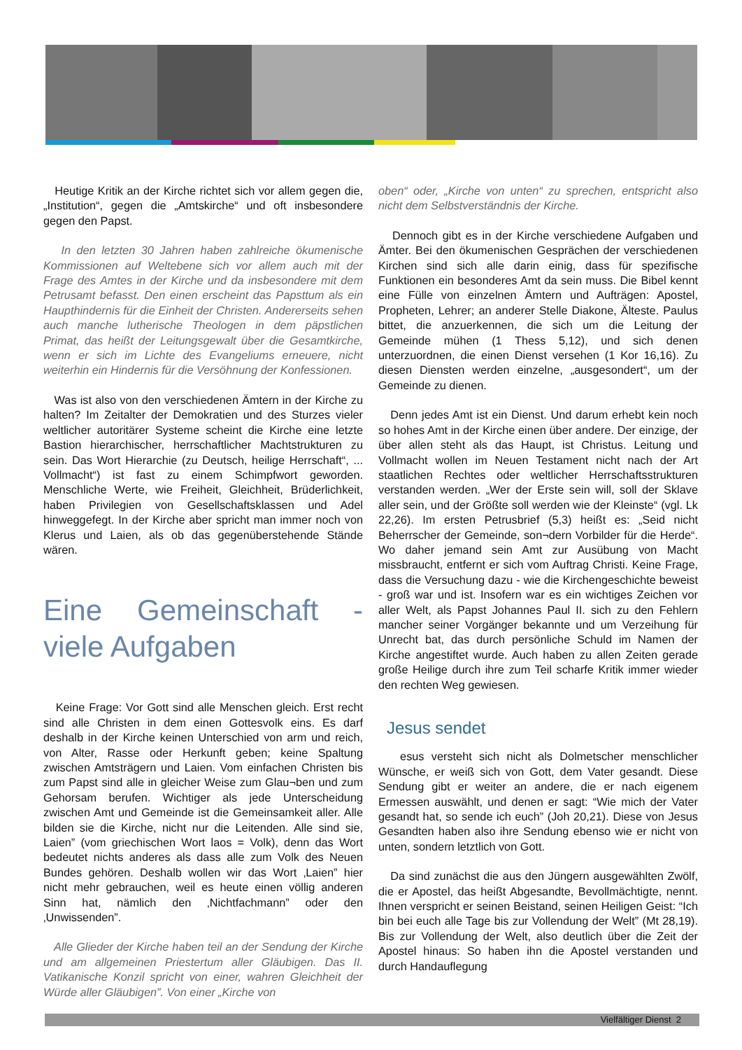Heutige Kritik an der Kirche richtet sich vor allem gegen die, „Institution“, gegen die „Amtskirche“ und oft insbesondere gegen den Papst.
In den letzten 30 Jahren haben zahlreiche ökumenische Kommissionen auf Weltebene sich vor allem auch mit der Frage des Amtes in der Kirche und da insbesondere mit dem Petrusamt befasst. Den einen erscheint das Papsttum als ein Haupthindernis für die Einheit der Christen. Andererseits sehen auch manche lutherische Theologen in dem päpstlichen Primat, das heißt der Leitungsgewalt über die Gesamtkirche, wenn er sich im Lichte des Evangeliums erneuere, nicht weiterhin ein Hindernis für die Versöhnung der Konfessionen.
Was ist also von den verschiedenen Ämtern in der Kirche zu halten? Im Zeitalter der Demokratien und des Sturzes vieler weltlicher autoritärer Systeme scheint die Kirche eine letzte Bastion hierarchischer, herrschaftlicher Machtstrukturen zu sein. Das Wort Hierarchie (zu Deutsch, heilige Herrschaft“, ... Vollmacht“) ist fast zu einem Schimpfwort geworden. Menschliche Werte, wie Freiheit, Gleichheit, Brüderlichkeit, haben Privilegien von Gesellschaftsklassen und Adel hinweggefegt. In der Kirche aber spricht man immer noch von Klerus und Laien, als ob das gegenüberstehende Stände wären.
Eine Gemeinschaft - viele Aufgaben
Keine Frage: Vor Gott sind alle Menschen gleich. Erst recht sind alle Christen in dem einen Gottesvolk eins. Es darf deshalb in der Kirche keinen Unterschied von arm und reich, von Alter, Rasse oder Herkunft geben; keine Spaltung zwischen Amtsträgern und Laien. Vom einfachen Christen bis zum Papst sind alle in gleicher Weise zum Glau¬ben und zum Gehorsam berufen. Wichtiger als jede Unterscheidung zwischen Amt und Gemeinde ist die Gemeinsamkeit aller. Alle bilden sie die Kirche, nicht nur die Leitenden. Alle sind sie, Laien” (vom griechischen Wort laos = Volk), denn das Wort bedeutet nichts anderes als dass alle zum Volk des Neuen Bundes gehören. Deshalb wollen wir das Wort ‚Laien” hier nicht mehr gebrauchen, weil es heute einen völlig anderen Sinn hat, nämlich den ‚Nichtfachmann” oder den ‚Unwissenden”.
Alle Glieder der Kirche haben teil an der Sendung der Kirche und am allgemeinen Priestertum aller Gläubigen. Das II. Vatikanische Konzil spricht von einer, wahren Gleichheit der Würde aller Gläubigen”. Von einer „Kirche von
oben“ oder, „Kirche von unten“ zu sprechen, entspricht also nicht dem Selbstverständnis der Kirche.
Dennoch gibt es in der Kirche verschiedene Aufgaben und Ämter. Bei den ökumenischen Gesprächen der verschiedenen Kirchen sind sich alle darin einig, dass für spezifische Funktionen ein besonderes Amt da sein muss. Die Bibel kennt eine Fülle von einzelnen Ämtern und Aufträgen: Apostel, Propheten, Lehrer; an anderer Stelle Diakone, Älteste. Paulus bittet, die anzuerkennen, die sich um die Leitung der Gemeinde mühen (1 Thess 5,12), und sich denen unterzuordnen, die einen Dienst versehen (1 Kor 16,16). Zu diesen Diensten werden einzelne, „ausgesondert“, um der Gemeinde zu dienen.
Denn jedes Amt ist ein Dienst. Und darum erhebt kein noch so hohes Amt in der Kirche einen über andere. Der einzige, der über allen steht als das Haupt, ist Christus. Leitung und Vollmacht wollen im Neuen Testament nicht nach der Art staatlichen Rechtes oder weltlicher Herrschaftsstrukturen verstanden werden. „Wer der Erste sein will, soll der Sklave aller sein, und der Größte soll werden wie der Kleinste“ (vgl. Lk 22,26). Im ersten Petrusbrief (5,3) heißt es: „Seid nicht Beherrscher der Gemeinde, son¬dern Vorbilder für die Herde“. Wo daher jemand sein Amt zur Ausübung von Macht missbraucht, entfernt er sich vom Auftrag Christi. Keine Frage, dass die Versuchung dazu - wie die Kirchengeschichte beweist - groß war und ist. Insofern war es ein wichtiges Zeichen vor aller Welt, als Papst Johannes Paul II. sich zu den Fehlern mancher seiner Vorgänger bekannte und um Verzeihung für Unrecht bat, das durch persönliche Schuld im Namen der Kirche angestiftet wurde. Auch haben zu allen Zeiten gerade große Heilige durch ihre zum Teil scharfe Kritik immer wieder den rechten Weg gewiesen.
Jesus sendet
esus versteht sich nicht als Dolmetscher menschlicher Wünsche, er weiß sich von Gott, dem Vater gesandt. Diese Sendung gibt er weiter an andere, die er nach eigenem Ermessen auswählt, und denen er sagt: “Wie mich der Vater gesandt hat, so sende ich euch” (Joh 20,21). Diese von Jesus Gesandten haben also ihre Sendung ebenso wie er nicht von unten, sondern letztlich von Gott.
Da sind zunächst die aus den Jüngern ausgewählten Zwölf, die er Apostel, das heißt Abgesandte, Bevollmächtigte, nennt. Ihnen verspricht er seinen Beistand, seinen Heiligen Geist: “Ich bin bei euch alle Tage bis zur Vollendung der Welt” (Mt 28,19). Bis zur Vollendung der Welt, also deutlich über die Zeit der Apostel hinaus: So haben ihn die Apostel verstanden und durch Handauflegung
Vielfältiger Dienst 2